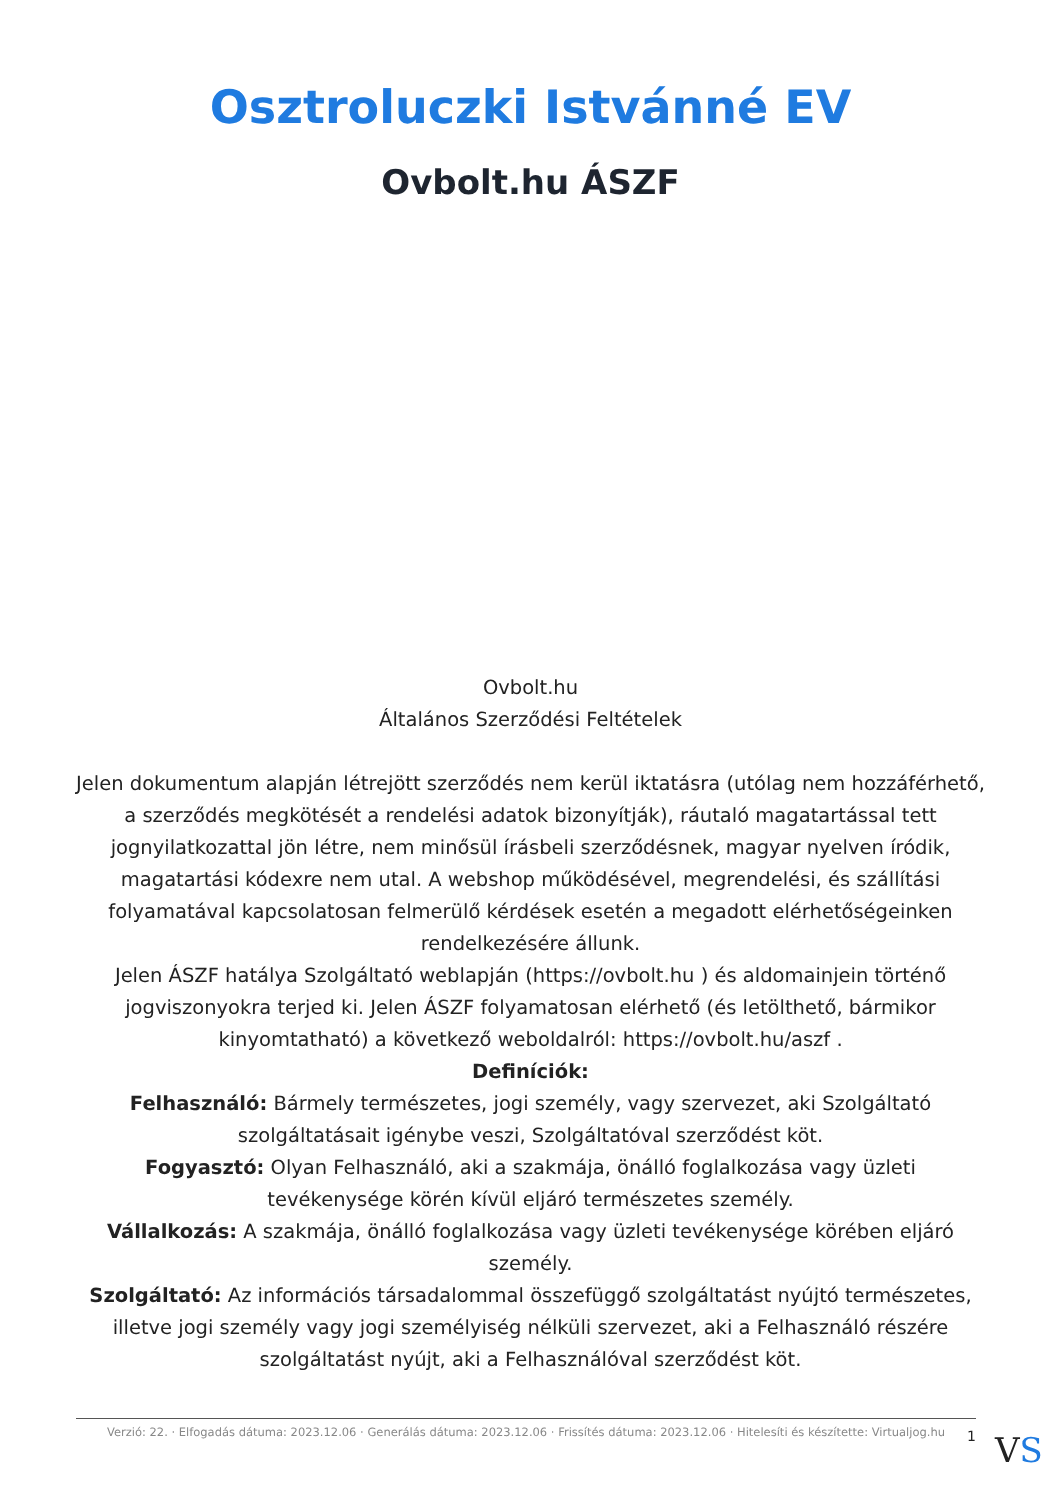Osztroluczki Istvánné EV
Ovbolt.hu ÁSZF
Ovbolt.hu
Általános Szerződési Feltételek
Jelen dokumentum alapján létrejött szerződés nem kerül iktatásra (utólag nem hozzáférhető, a szerződés megkötését a rendelési adatok bizonyítják), ráutaló magatartással tett jognyilatkozattal jön létre, nem minősül írásbeli szerződésnek, magyar nyelven íródik, magatartási kódexre nem utal. A webshop működésével, megrendelési, és szállítási folyamatával kapcsolatosan felmerülő kérdések esetén a megadott elérhetőségeinken rendelkezésére állunk.
Jelen ÁSZF hatálya Szolgáltató weblapján (https://ovbolt.hu ) és aldomainjein történő jogviszonyokra terjed ki. Jelen ÁSZF folyamatosan elérhető (és letölthető, bármikor kinyomtatható) a következő weboldalról: https://ovbolt.hu/aszf .
Definíciók:
Felhasználó: Bármely természetes, jogi személy, vagy szervezet, aki Szolgáltató szolgáltatásait igénybe veszi, Szolgáltatóval szerződést köt.
Fogyasztó: Olyan Felhasználó, aki a szakmája, önálló foglalkozása vagy üzleti tevékenysége körén kívül eljáró természetes személy.
Vállalkozás: A szakmája, önálló foglalkozása vagy üzleti tevékenysége körében eljáró személy.
Szolgáltató: Az információs társadalommal összefüggő szolgáltatást nyújtó természetes, illetve jogi személy vagy jogi személyiség nélküli szervezet, aki a Felhasználó részére szolgáltatást nyújt, aki a Felhasználóval szerződést köt.
Verzió: 22. · Elfogadás dátuma: 2023.12.06 · Generálás dátuma: 2023.12.06 · Frissítés dátuma: 2023.12.06 · Hitelesíti és készítette: Virtualjog.hu
1 VS